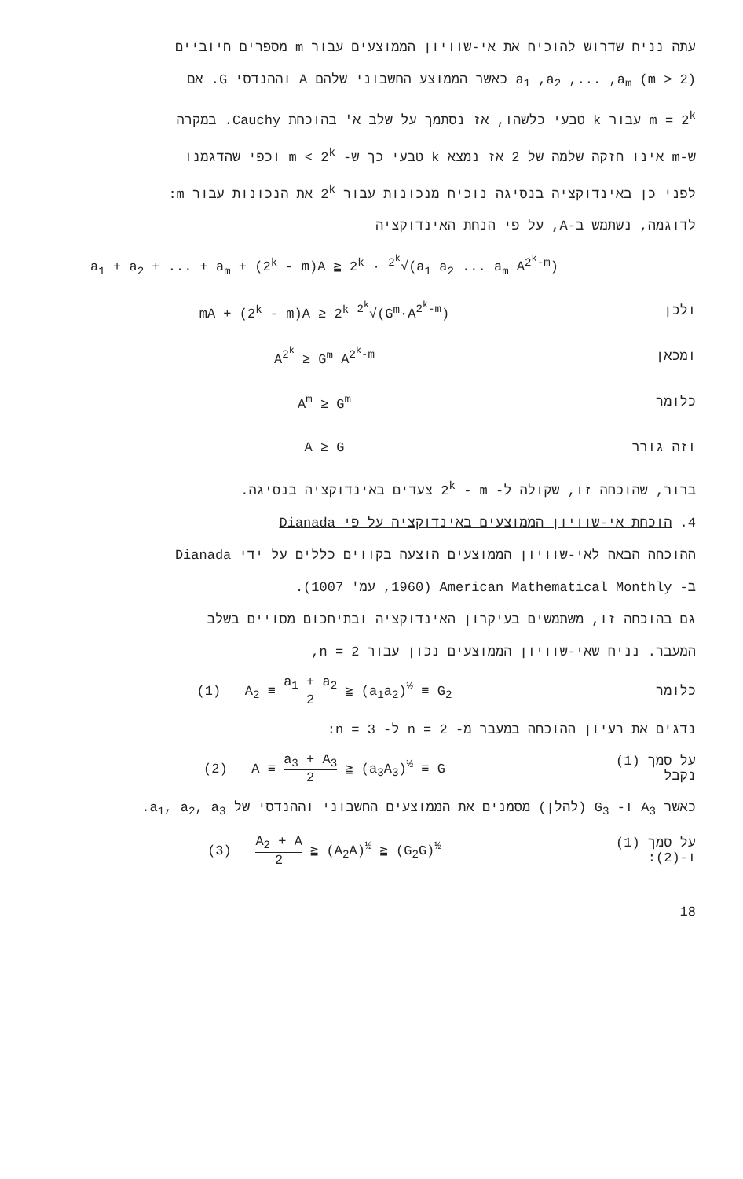עתה נניח שדרוש להוכיח את אי-שוויון הממוצעים עבור m מספרים חיוביים
a<sub>1</sub> ,a<sub>2</sub> ,... ,a<sub>m</sub> (m > 2) כאשר הממוצע החשבוני שלהם A וההנדסי G. אם
m = 2<sup>k</sup> עבור k טבעי כלשהו, אז נסתמך על שלב א' בהוכחת Cauchy. במקרה
ש-m אינו חזקה שלמה של 2 אז נמצא k טבעי כך ש- m < 2<sup>k</sup> וכפי שהדגמנו
לפני כן באינדוקציה בנסיגה נוכיח מנכונות עבור 2<sup>k</sup> את הנכונות עבור m:
לדוגמה, נשתמש ב-A, על פי הנחת האינדוקציה
a<sub>1</sub> + a<sub>2</sub> + ... + a<sub>m</sub> + (2<sup>k</sup> - m)A ≧ 2<sup>k</sup> · <sup>2<sup>k</sup></sup>√(a<sub>1</sub> a<sub>2</sub> ... a<sub>m</sub> A<sup>2<sup>k</sup>-m</sup>)
ולכן mA + (2<sup>k</sup> - m)A ≥ 2<sup>k</sup> <sup>2<sup>k</sup></sup>√(G<sup>m</sup>·A<sup>2<sup>k</sup>-m</sup>)
ומכאן A<sup>2<sup>k</sup></sup> ≥ G<sup>m</sup> A<sup>2<sup>k</sup>-m</sup>
כלומר A<sup>m</sup> ≥ G<sup>m</sup>
וזה גורר A ≥ G
ברור, שהוכחה זו, שקולה ל- 2<sup>k</sup> - m צעדים באינדוקציה בנסיגה.
4. הוכחת אי-שוויון הממוצעים באינדוקציה על פי Dianada
ההוכחה הבאה לאי-שוויון הממוצעים הוצעה בקווים כללים על ידי Dianada
ב- American Mathematical Monthly (1960, עמ' 1007).
גם בהוכחה זו, משתמשים בעיקרון האינדוקציה ובתיחכום מסויים בשלב
המעבר. נניח שאי-שוויון הממוצעים נכון עבור n = 2,
כלומר (1) A<sub>2</sub> ≡ a<sub>1</sub> + a<sub>2</sub> 2 ≧ (a<sub>1</sub>a<sub>2</sub>)<sup>½</sup> ≡ G<sub>2</sub>
נדגים את רעיון ההוכחה במעבר מ- n = 2 ל- n = 3:
על סמך (1) נקבל (2) A ≡ a<sub>3</sub> + A<sub>3</sub> 2 ≧ (a<sub>3</sub>A<sub>3</sub>)<sup>½</sup> ≡ G
כאשר A<sub>3</sub> ו- G<sub>3</sub> (להלן) מסמנים את הממוצעים החשבוני וההנדסי של a<sub>1</sub>, a<sub>2</sub>, a<sub>3</sub>.
על סמך (1) ו-(2): (3) A<sub>2</sub> + A 2 ≧ (A<sub>2</sub>A)<sup>½</sup> ≧ (G<sub>2</sub>G)<sup>½</sup>
18